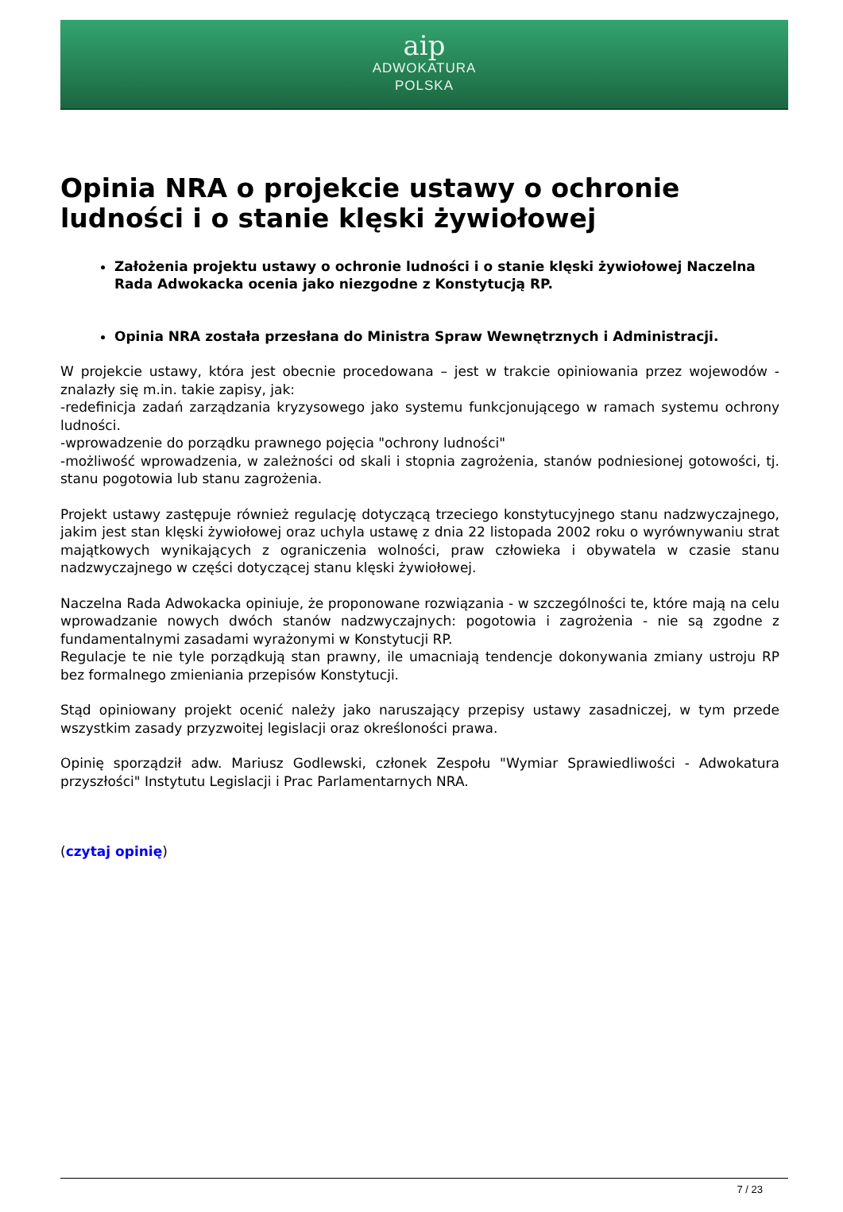aip
ADWOKATURA
POLSKA
Opinia NRA o projekcie ustawy o ochronie ludności i o stanie klęski żywiołowej
Założenia projektu ustawy o ochronie ludności i o stanie klęski żywiołowej Naczelna Rada Adwokacka ocenia jako niezgodne z Konstytucją RP.
Opinia NRA została przesłana do Ministra Spraw Wewnętrznych i Administracji.
W projekcie ustawy, która jest obecnie procedowana – jest w trakcie opiniowania przez wojewodów - znalazły się m.in. takie zapisy, jak:
-redefinicja zadań zarządzania kryzysowego jako systemu funkcjonującego w ramach systemu ochrony ludności.
-wprowadzenie do porządku prawnego pojęcia "ochrony ludności"
-możliwość wprowadzenia, w zależności od skali i stopnia zagrożenia, stanów podniesionej gotowości, tj. stanu pogotowia lub stanu zagrożenia.
Projekt ustawy zastępuje również regulację dotyczącą trzeciego konstytucyjnego stanu nadzwyczajnego, jakim jest stan klęski żywiołowej oraz uchyla ustawę z dnia 22 listopada 2002 roku o wyrównywaniu strat majątkowych wynikających z ograniczenia wolności, praw człowieka i obywatela w czasie stanu nadzwyczajnego w części dotyczącej stanu klęski żywiołowej.
Naczelna Rada Adwokacka opiniuje, że proponowane rozwiązania - w szczególności te, które mają na celu wprowadzanie nowych dwóch stanów nadzwyczajnych: pogotowia i zagrożenia - nie są zgodne z fundamentalnymi zasadami wyrażonymi w Konstytucji RP.
Regulacje te nie tyle porządkują stan prawny, ile umacniają tendencje dokonywania zmiany ustroju RP bez formalnego zmieniania przepisów Konstytucji.
Stąd opiniowany projekt ocenić należy jako naruszający przepisy ustawy zasadniczej, w tym przede wszystkim zasady przyzwoitej legislacji oraz określoności prawa.
Opinię sporządził adw. Mariusz Godlewski, członek Zespołu "Wymiar Sprawiedliwości - Adwokatura przyszłości" Instytutu Legislacji i Prac Parlamentarnych NRA.
(czytaj opinię)
7 / 23